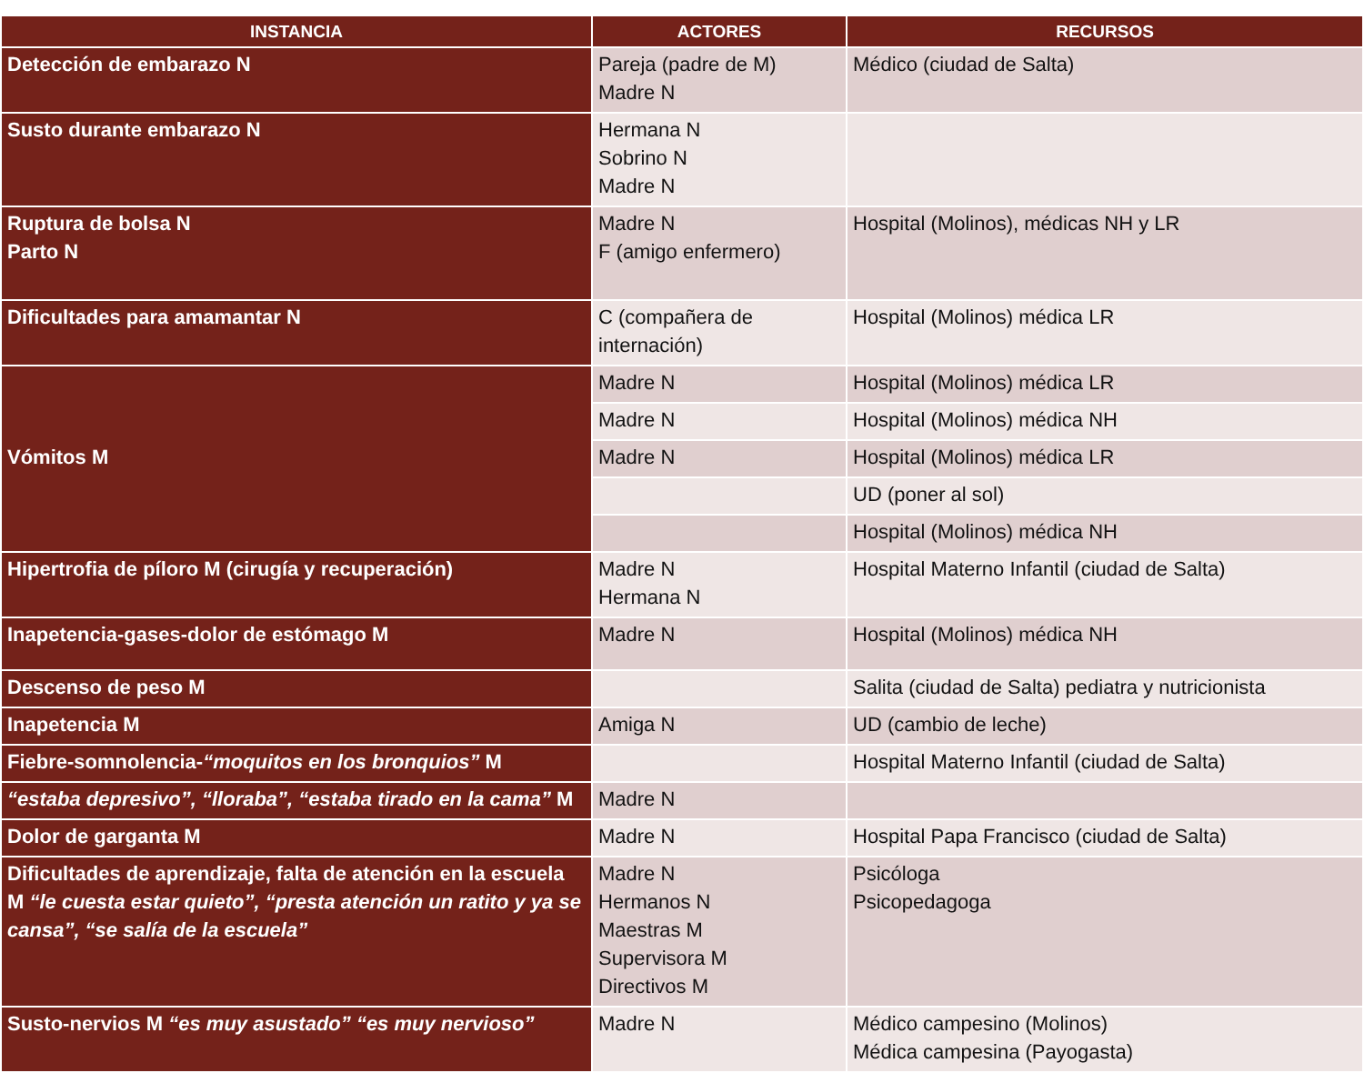| INSTANCIA | ACTORES | RECURSOS |
| --- | --- | --- |
| Detección de embarazo N | Pareja (padre de M) Madre N | Médico (ciudad de Salta) |
| Susto durante embarazo N | Hermana N Sobrino N Madre N | |
| Ruptura de bolsa N Parto N | Madre N F (amigo enfermero) | Hospital (Molinos), médicas NH y LR |
| Dificultades para amamantar N | C (compañera de internación) | Hospital (Molinos) médica LR |
| Vómitos M | Madre N | Hospital (Molinos) médica LR |
| | Madre N | Hospital (Molinos) médica NH |
| | Madre N | Hospital (Molinos) médica LR |
| | | UD (poner al sol) |
| | | Hospital (Molinos) médica NH |
| Hipertrofia de píloro M (cirugía y recuperación) | Madre N Hermana N | Hospital Materno Infantil (ciudad de Salta) |
| Inapetencia-gases-dolor de estómago M | Madre N | Hospital (Molinos) médica NH |
| Descenso de peso M | | Salita (ciudad de Salta) pediatra y nutricionista |
| Inapetencia M | Amiga N | UD (cambio de leche) |
| Fiebre-somnolencia- “moquitos en los bronquios” M | | Hospital Materno Infantil (ciudad de Salta) |
| “estaba depresivo”, “lloraba”, “estaba tirado en la cama” M | Madre N | |
| Dolor de garganta M | Madre N | Hospital Papa Francisco (ciudad de Salta) |
| Dificultades de aprendizaje, falta de atención en la escuela M “le cuesta estar quieto”, “presta atención un ratito y ya se cansa”, “se salía de la escuela” | Madre N Hermanos N Maestras M Supervisora M Directivos M | Psicóloga Psicopedagoga |
| Susto-nervios M “es muy asustado” “es muy nervioso” | Madre N | Médico campesino (Molinos) Médica campesina (Payogasta) |